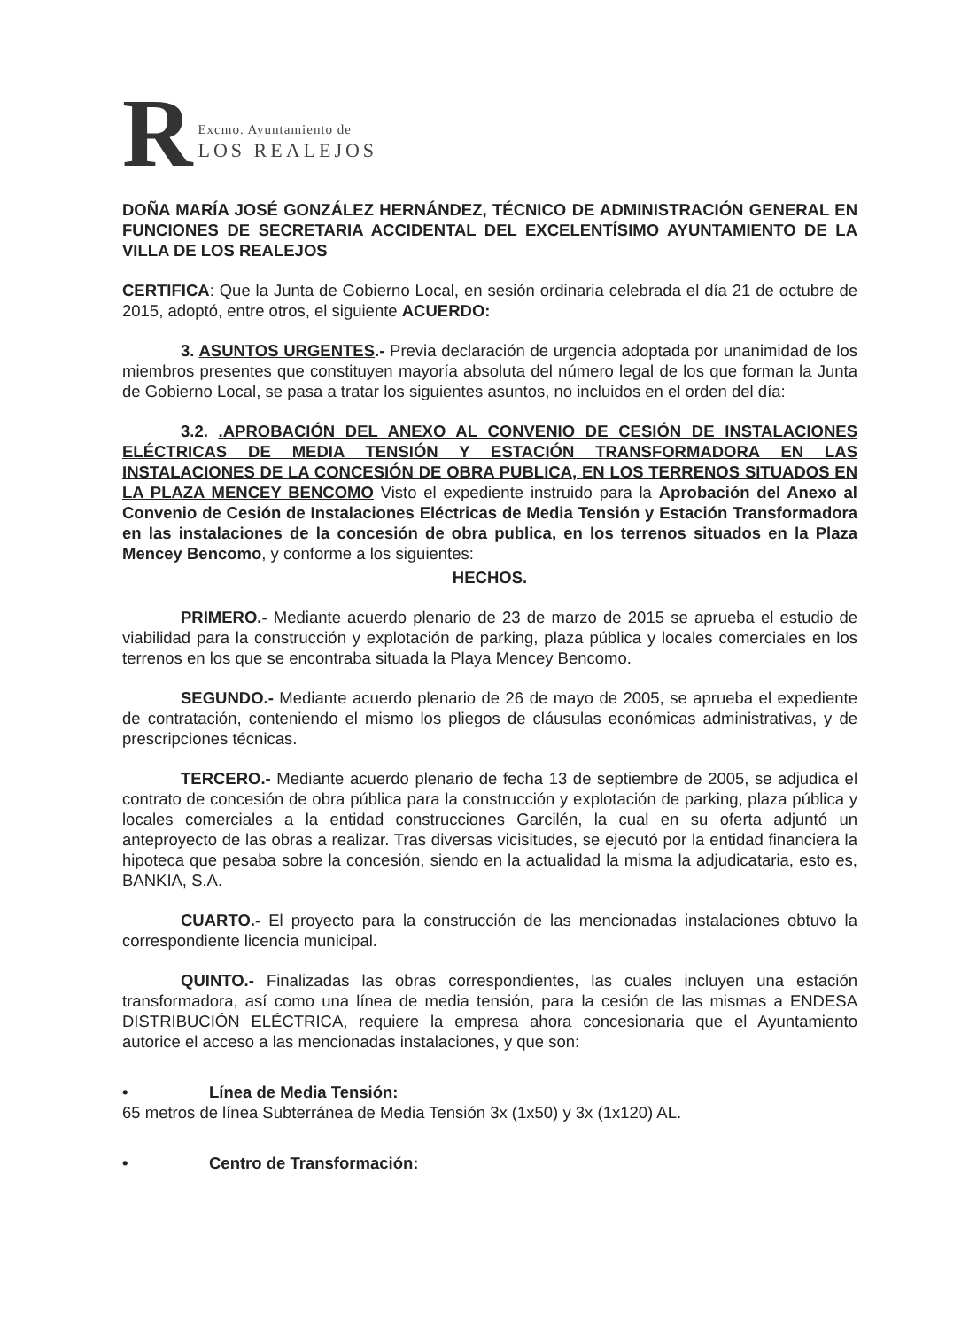R
Excmo. Ayuntamiento de
LOS REALEJOS
DOÑA MARÍA JOSÉ GONZÁLEZ HERNÁNDEZ, TÉCNICO DE ADMINISTRACIÓN GENERAL EN FUNCIONES DE SECRETARIA ACCIDENTAL DEL EXCELENTÍSIMO AYUNTAMIENTO DE LA VILLA DE LOS REALEJOS
CERTIFICA: Que la Junta de Gobierno Local, en sesión ordinaria celebrada el día 21 de octubre de 2015, adoptó, entre otros, el siguiente ACUERDO:
3. ASUNTOS URGENTES.- Previa declaración de urgencia adoptada por unanimidad de los miembros presentes que constituyen mayoría absoluta del número legal de los que forman la Junta de Gobierno Local, se pasa a tratar los siguientes asuntos, no incluidos en el orden del día:
3.2. .APROBACIÓN DEL ANEXO AL CONVENIO DE CESIÓN DE INSTALACIONES ELÉCTRICAS DE MEDIA TENSIÓN Y ESTACIÓN TRANSFORMADORA EN LAS INSTALACIONES DE LA CONCESIÓN DE OBRA PUBLICA, EN LOS TERRENOS SITUADOS EN LA PLAZA MENCEY BENCOMO Visto el expediente instruido para la Aprobación del Anexo al Convenio de Cesión de Instalaciones Eléctricas de Media Tensión y Estación Transformadora en las instalaciones de la concesión de obra publica, en los terrenos situados en la Plaza Mencey Bencomo, y conforme a los siguientes:
HECHOS.
PRIMERO.- Mediante acuerdo plenario de 23 de marzo de 2015 se aprueba el estudio de viabilidad para la construcción y explotación de parking, plaza pública y locales comerciales en los terrenos en los que se encontraba situada la Playa Mencey Bencomo.
SEGUNDO.- Mediante acuerdo plenario de 26 de mayo de 2005, se aprueba el expediente de contratación, conteniendo el mismo los pliegos de cláusulas económicas administrativas, y de prescripciones técnicas.
TERCERO.- Mediante acuerdo plenario de fecha 13 de septiembre de 2005, se adjudica el contrato de concesión de obra pública para la construcción y explotación de parking, plaza pública y locales comerciales a la entidad construcciones Garcilén, la cual en su oferta adjuntó un anteproyecto de las obras a realizar. Tras diversas vicisitudes, se ejecutó por la entidad financiera la hipoteca que pesaba sobre la concesión, siendo en la actualidad la misma la adjudicataria, esto es, BANKIA, S.A.
CUARTO.- El proyecto para la construcción de las mencionadas instalaciones obtuvo la correspondiente licencia municipal.
QUINTO.- Finalizadas las obras correspondientes, las cuales incluyen una estación transformadora, así como una línea de media tensión, para la cesión de las mismas a ENDESA DISTRIBUCIÓN ELÉCTRICA, requiere la empresa ahora concesionaria que el Ayuntamiento autorice el acceso a las mencionadas instalaciones, y que son:
• Línea de Media Tensión:
65 metros de línea Subterránea de Media Tensión 3x (1x50) y 3x (1x120) AL.
• Centro de Transformación: